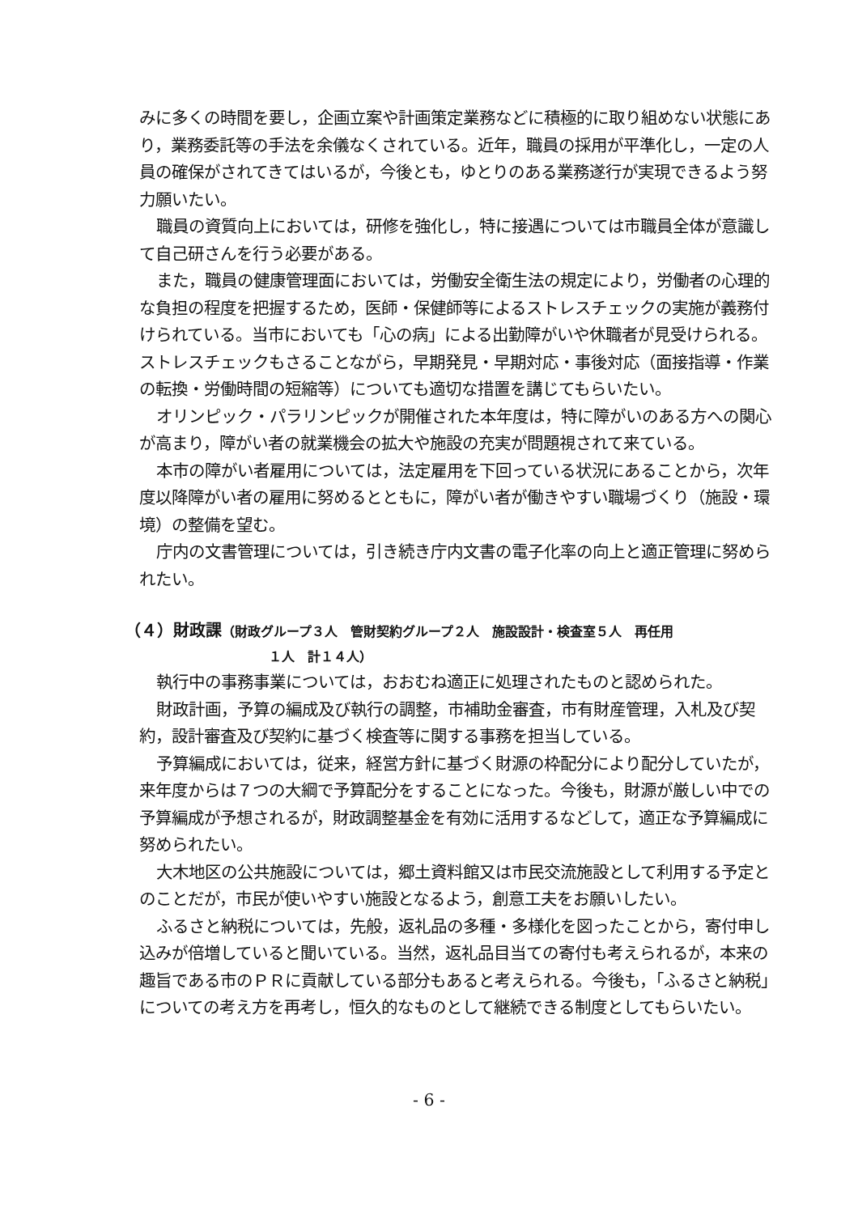みに多くの時間を要し，企画立案や計画策定業務などに積極的に取り組めない状態にあり，業務委託等の手法を余儀なくされている。近年，職員の採用が平準化し，一定の人員の確保がされてきてはいるが，今後とも，ゆとりのある業務遂行が実現できるよう努力願いたい。
職員の資質向上においては，研修を強化し，特に接遇については市職員全体が意識して自己研さんを行う必要がある。
また，職員の健康管理面においては，労働安全衛生法の規定により，労働者の心理的な負担の程度を把握するため，医師・保健師等によるストレスチェックの実施が義務付けられている。当市においても「心の病」による出勤障がいや休職者が見受けられる。ストレスチェックもさることながら，早期発見・早期対応・事後対応（面接指導・作業の転換・労働時間の短縮等）についても適切な措置を講じてもらいたい。
オリンピック・パラリンピックが開催された本年度は，特に障がいのある方への関心が高まり，障がい者の就業機会の拡大や施設の充実が問題視されて来ている。
本市の障がい者雇用については，法定雇用を下回っている状況にあることから，次年度以降障がい者の雇用に努めるとともに，障がい者が働きやすい職場づくり（施設・環境）の整備を望む。
庁内の文書管理については，引き続き庁内文書の電子化率の向上と適正管理に努められたい。
（４）財政課（財政グループ３人　管財契約グループ２人　施設設計・検査室５人　再任用
１人　計１４人）
執行中の事務事業については，おおむね適正に処理されたものと認められた。
財政計画，予算の編成及び執行の調整，市補助金審査，市有財産管理，入札及び契約，設計審査及び契約に基づく検査等に関する事務を担当している。
予算編成においては，従来，経営方針に基づく財源の枠配分により配分していたが，来年度からは７つの大綱で予算配分をすることになった。今後も，財源が厳しい中での予算編成が予想されるが，財政調整基金を有効に活用するなどして，適正な予算編成に努められたい。
大木地区の公共施設については，郷土資料館又は市民交流施設として利用する予定とのことだが，市民が使いやすい施設となるよう，創意工夫をお願いしたい。
ふるさと納税については，先般，返礼品の多種・多様化を図ったことから，寄付申し込みが倍増していると聞いている。当然，返礼品目当ての寄付も考えられるが，本来の趣旨である市のＰＲに貢献している部分もあると考えられる。今後も，「ふるさと納税」についての考え方を再考し，恒久的なものとして継続できる制度としてもらいたい。
- 6 -